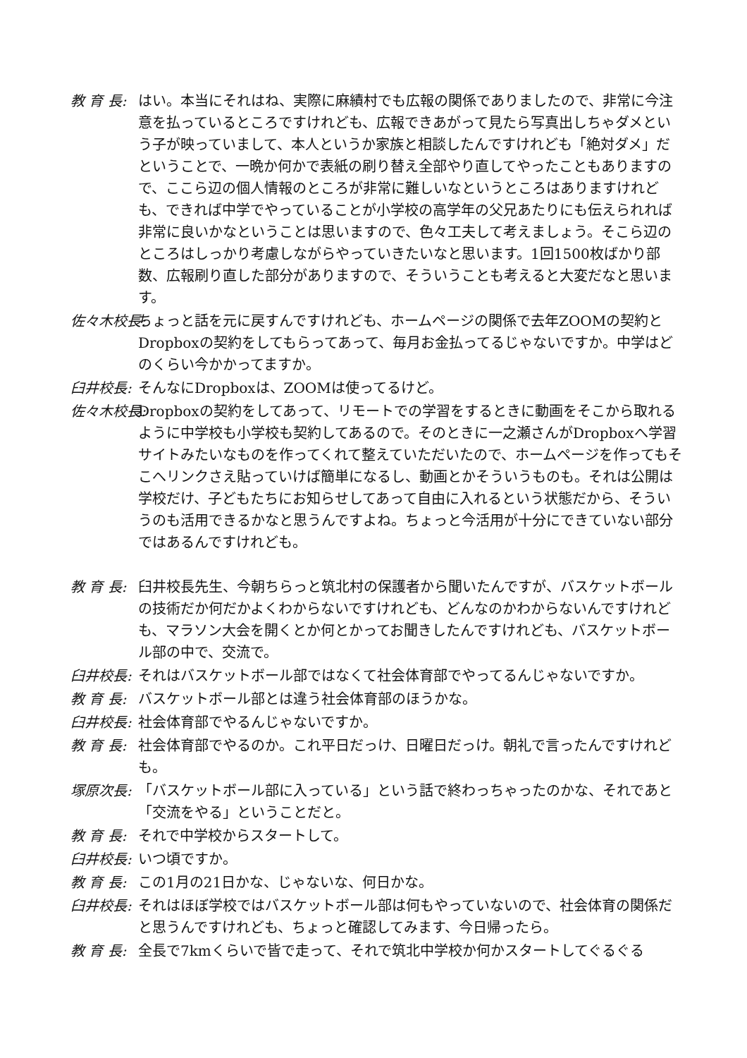教 育 長: はい。本当にそれはね、実際に麻績村でも広報の関係でありましたので、非常に今注意を払っているところですけれども、広報できあがって見たら写真出しちゃダメという子が映っていまして、本人というか家族と相談したんですけれども「絶対ダメ」だということで、一晩か何かで表紙の刷り替え全部やり直してやったこともありますので、ここら辺の個人情報のところが非常に難しいなというところはありますけれども、できれば中学でやっていることが小学校の高学年の父兄あたりにも伝えられれば非常に良いかなということは思いますので、色々工夫して考えましょう。そこら辺のところはしっかり考慮しながらやっていきたいなと思います。1回1500枚ばかり部数、広報刷り直した部分がありますので、そういうことも考えると大変だなと思います。
佐々木校長: ちょっと話を元に戻すんですけれども、ホームページの関係で去年ZOOMの契約とDropboxの契約をしてもらってあって、毎月お金払ってるじゃないですか。中学はどのくらい今かかってますか。
臼井校長: そんなにDropboxは、ZOOMは使ってるけど。
佐々木校長: Dropboxの契約をしてあって、リモートでの学習をするときに動画をそこから取れるように中学校も小学校も契約してあるので。そのときに一之瀬さんがDropboxへ学習サイトみたいなものを作ってくれて整えていただいたので、ホームページを作ってもそこへリンクさえ貼っていけば簡単になるし、動画とかそういうものも。それは公開は学校だけ、子どもたちにお知らせしてあって自由に入れるという状態だから、そういうのも活用できるかなと思うんですよね。ちょっと今活用が十分にできていない部分ではあるんですけれども。
教 育 長: 臼井校長先生、今朝ちらっと筑北村の保護者から聞いたんですが、バスケットボールの技術だか何だかよくわからないですけれども、どんなのかわからないんですけれども、マラソン大会を開くとか何とかってお聞きしたんですけれども、バスケットボール部の中で、交流で。
臼井校長: それはバスケットボール部ではなくて社会体育部でやってるんじゃないですか。
教 育 長: バスケットボール部とは違う社会体育部のほうかな。
臼井校長: 社会体育部でやるんじゃないですか。
教 育 長: 社会体育部でやるのか。これ平日だっけ、日曜日だっけ。朝礼で言ったんですけれども。
塚原次長: 「バスケットボール部に入っている」という話で終わっちゃったのかな、それであと「交流をやる」ということだと。
教 育 長: それで中学校からスタートして。
臼井校長: いつ頃ですか。
教 育 長: この1月の21日かな、じゃないな、何日かな。
臼井校長: それはほぼ学校ではバスケットボール部は何もやっていないので、社会体育の関係だと思うんですけれども、ちょっと確認してみます、今日帰ったら。
教 育 長: 全長で7kmくらいで皆で走って、それで筑北中学校か何かスタートしてぐるぐる